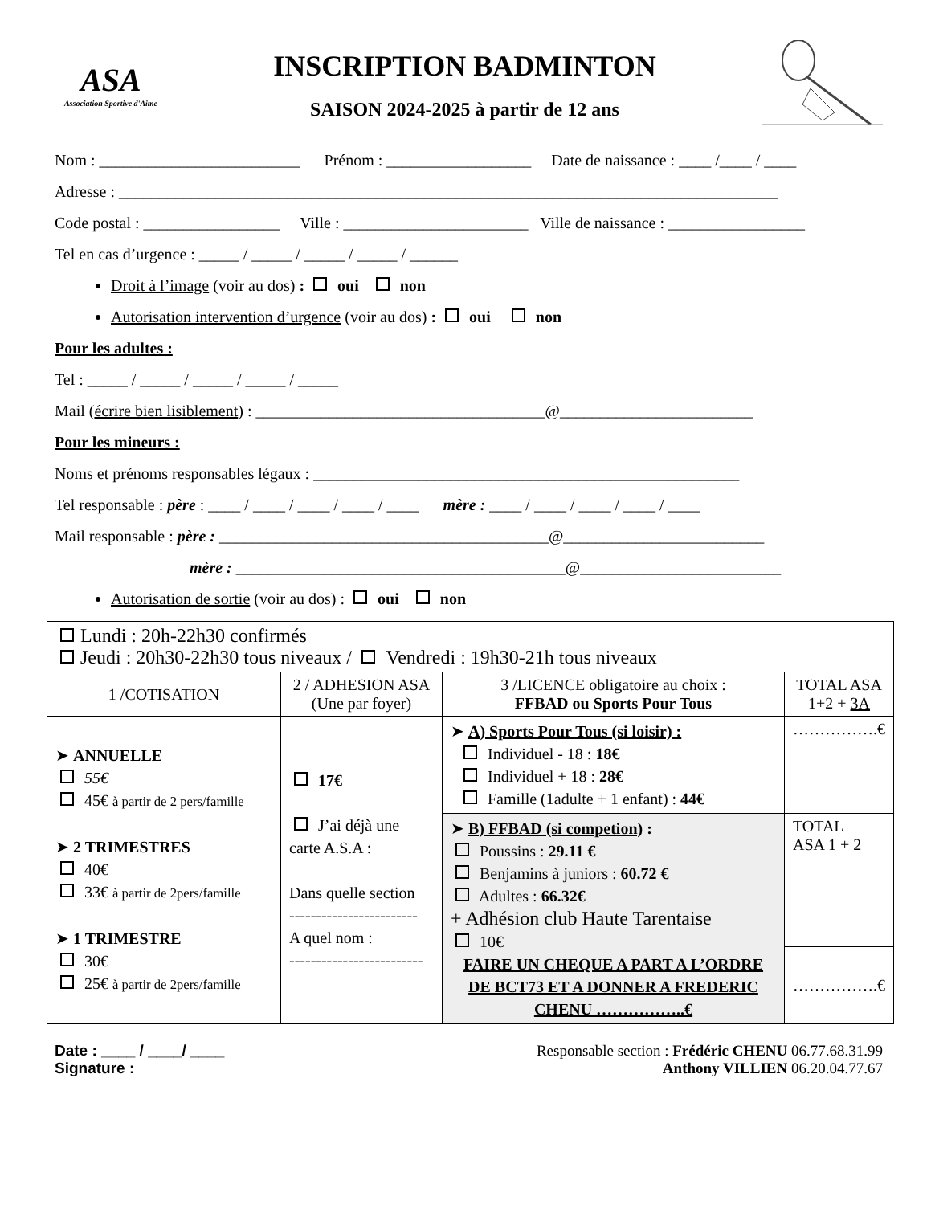ASA
Association Sportive d'Aime
INSCRIPTION BADMINTON
SAISON 2024-2025 à partir de 12 ans
Nom : _________________________ Prénom : __________________ Date de naissance : ____ /____ / ____
Adresse : __________________________________________________________________________________
Code postal : _________________ Ville : _______________________ Ville de naissance : _________________
Tel en cas d’urgence : _____ / _____ / _____ / _____ / ______
Droit à l’image (voir au dos) : oui non
Autorisation intervention d’urgence (voir au dos) : oui non
Pour les adultes :
Tel : _____ / _____ / _____ / _____ / _____
Mail (écrire bien lisiblement) : ____________________________________@________________________
Pour les mineurs :
Noms et prénoms responsables légaux : _____________________________________________________
Tel responsable : père : ____ / ____ / ____ / ____ / ____ mère : ____ / ____ / ____ / ____ / ____
Mail responsable : père : _________________________________________@_________________________
mère : _________________________________________@_________________________
Autorisation de sortie (voir au dos) : oui non
| Lundi : 20h-22h30 confirmés Jeudi : 20h30-22h30 tous niveaux / Vendredi : 19h30-21h tous niveaux | | | |
| 1 /COTISATION | 2 / ADHESION ASA (Une par foyer) | 3 /LICENCE obligatoire au choix : FFBAD ou Sports Pour Tous | TOTAL ASA 1+2 + 3A |
| ➤ ANNUELLE 55€ 45€ à partir de 2 pers/famille ➤ 2 TRIMESTRES 40€ 33€ à partir de 2pers/famille ➤ 1 TRIMESTRE 30€ 25€ à partir de 2pers/famille | 17€ J’ai déjà une carte A.S.A : Dans quelle section ------------------------ A quel nom : ------------------------- | ➤ A) Sports Pour Tous (si loisir) : Individuel - 18 : 18€ Individuel + 18 : 28€ Famille (1adulte + 1 enfant) : 44€ | …………….€ |
| | | ➤ B) FFBAD (si competion) : Poussins : 29.11 € Benjamins à juniors : 60.72 € Adultes : 66.32€ + Adhésion club Haute Tarentaise 10€ FAIRE UN CHEQUE A PART A L’ORDRE DE BCT73 ET A DONNER A FREDERIC CHENU ……………..€ | TOTAL ASA 1 + 2 |
| | | | …………….€ |
Date : ____ / ____/ ____
Signature :
Responsable section : Frédéric CHENU 06.77.68.31.99
Anthony VILLIEN 06.20.04.77.67